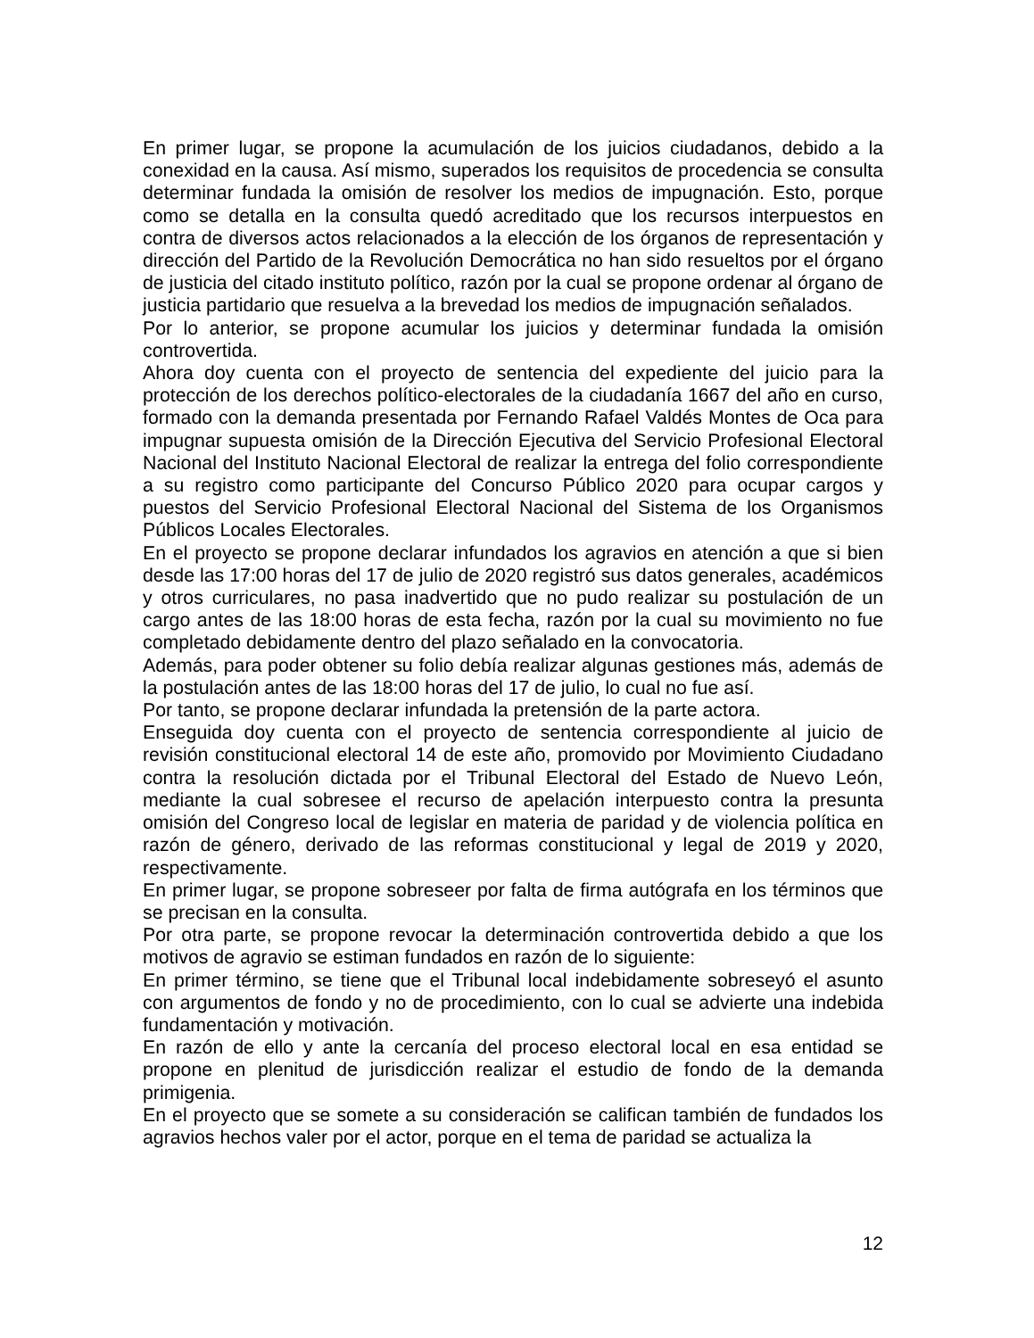En primer lugar, se propone la acumulación de los juicios ciudadanos, debido a la conexidad en la causa. Así mismo, superados los requisitos de procedencia se consulta determinar fundada la omisión de resolver los medios de impugnación. Esto, porque como se detalla en la consulta quedó acreditado que los recursos interpuestos en contra de diversos actos relacionados a la elección de los órganos de representación y dirección del Partido de la Revolución Democrática no han sido resueltos por el órgano de justicia del citado instituto político, razón por la cual se propone ordenar al órgano de justicia partidario que resuelva a la brevedad los medios de impugnación señalados.
Por lo anterior, se propone acumular los juicios y determinar fundada la omisión controvertida.
Ahora doy cuenta con el proyecto de sentencia del expediente del juicio para la protección de los derechos político-electorales de la ciudadanía 1667 del año en curso, formado con la demanda presentada por Fernando Rafael Valdés Montes de Oca para impugnar supuesta omisión de la Dirección Ejecutiva del Servicio Profesional Electoral Nacional del Instituto Nacional Electoral de realizar la entrega del folio correspondiente a su registro como participante del Concurso Público 2020 para ocupar cargos y puestos del Servicio Profesional Electoral Nacional del Sistema de los Organismos Públicos Locales Electorales.
En el proyecto se propone declarar infundados los agravios en atención a que si bien desde las 17:00 horas del 17 de julio de 2020 registró sus datos generales, académicos y otros curriculares, no pasa inadvertido que no pudo realizar su postulación de un cargo antes de las 18:00 horas de esta fecha, razón por la cual su movimiento no fue completado debidamente dentro del plazo señalado en la convocatoria.
Además, para poder obtener su folio debía realizar algunas gestiones más, además de la postulación antes de las 18:00 horas del 17 de julio, lo cual no fue así.
Por tanto, se propone declarar infundada la pretensión de la parte actora.
Enseguida doy cuenta con el proyecto de sentencia correspondiente al juicio de revisión constitucional electoral 14 de este año, promovido por Movimiento Ciudadano contra la resolución dictada por el Tribunal Electoral del Estado de Nuevo León, mediante la cual sobresee el recurso de apelación interpuesto contra la presunta omisión del Congreso local de legislar en materia de paridad y de violencia política en razón de género, derivado de las reformas constitucional y legal de 2019 y 2020, respectivamente.
En primer lugar, se propone sobreseer por falta de firma autógrafa en los términos que se precisan en la consulta.
Por otra parte, se propone revocar la determinación controvertida debido a que los motivos de agravio se estiman fundados en razón de lo siguiente:
En primer término, se tiene que el Tribunal local indebidamente sobreseyó el asunto con argumentos de fondo y no de procedimiento, con lo cual se advierte una indebida fundamentación y motivación.
En razón de ello y ante la cercanía del proceso electoral local en esa entidad se propone en plenitud de jurisdicción realizar el estudio de fondo de la demanda primigenia.
En el proyecto que se somete a su consideración se califican también de fundados los agravios hechos valer por el actor, porque en el tema de paridad se actualiza la
12